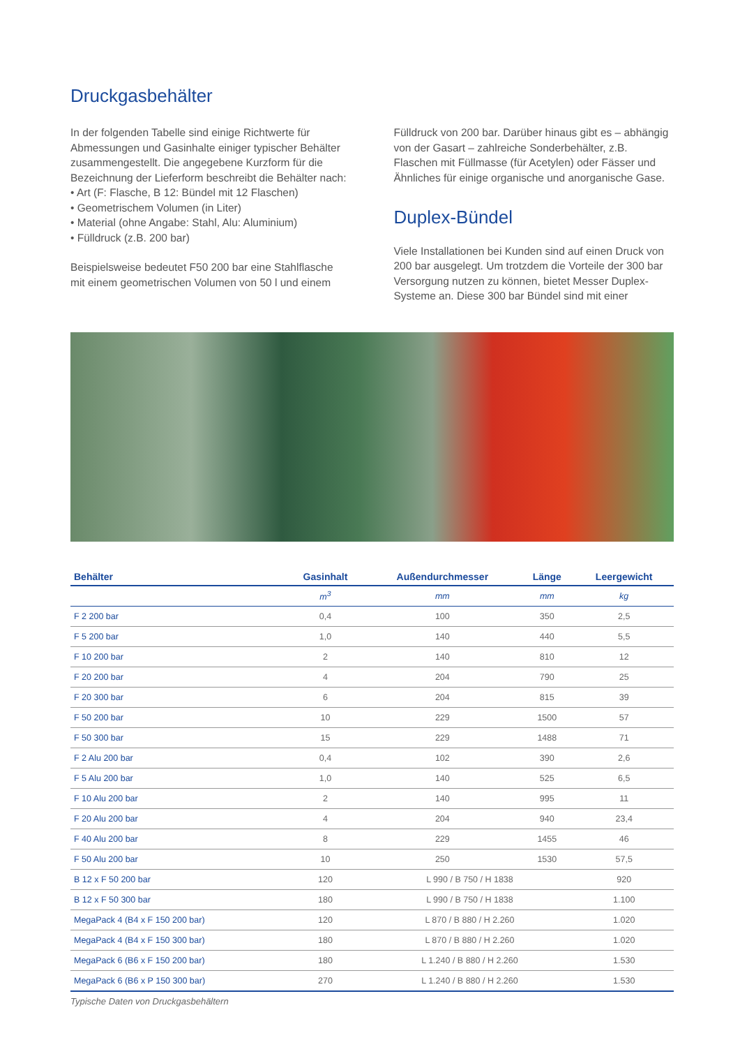Druckgasbehälter
In der folgenden Tabelle sind einige Richtwerte für Abmessungen und Gasinhalte einiger typischer Behälter zusammengestellt. Die angegebene Kurzform für die Bezeichnung der Lieferform beschreibt die Behälter nach:
• Art (F: Flasche, B 12: Bündel mit 12 Flaschen)
• Geometrischem Volumen (in Liter)
• Material (ohne Angabe: Stahl, Alu: Aluminium)
• Fülldruck (z.B. 200 bar)
Beispielsweise bedeutet F50 200 bar eine Stahlflasche mit einem geometrischen Volumen von 50 l und einem
Fülldruck von 200 bar. Darüber hinaus gibt es – abhängig von der Gasart – zahlreiche Sonderbehälter, z.B. Flaschen mit Füllmasse (für Acetylen) oder Fässer und Ähnliches für einige organische und anorganische Gase.
Duplex-Bündel
Viele Installationen bei Kunden sind auf einen Druck von 200 bar ausgelegt. Um trotzdem die Vorteile der 300 bar Versorgung nutzen zu können, bietet Messer Duplex-Systeme an. Diese 300 bar Bündel sind mit einer
| Behälter | Gasinhalt | Außendurchmesser | Länge | Leergewicht |
| --- | --- | --- | --- | --- |
| | m<sup>3</sup> | mm | mm | kg |
| F 2 200 bar | 0,4 | 100 | 350 | 2,5 |
| F 5 200 bar | 1,0 | 140 | 440 | 5,5 |
| F 10 200 bar | 2 | 140 | 810 | 12 |
| F 20 200 bar | 4 | 204 | 790 | 25 |
| F 20 300 bar | 6 | 204 | 815 | 39 |
| F 50 200 bar | 10 | 229 | 1500 | 57 |
| F 50 300 bar | 15 | 229 | 1488 | 71 |
| F 2 Alu 200 bar | 0,4 | 102 | 390 | 2,6 |
| F 5 Alu 200 bar | 1,0 | 140 | 525 | 6,5 |
| F 10 Alu 200 bar | 2 | 140 | 995 | 11 |
| F 20 Alu 200 bar | 4 | 204 | 940 | 23,4 |
| F 40 Alu 200 bar | 8 | 229 | 1455 | 46 |
| F 50 Alu 200 bar | 10 | 250 | 1530 | 57,5 |
| B 12 x F 50 200 bar | 120 | L 990 / B 750 / H 1838 | | 920 |
| B 12 x F 50 300 bar | 180 | L 990 / B 750 / H 1838 | | 1.100 |
| MegaPack 4 (B4 x F 150 200 bar) | 120 | L 870 / B 880 / H 2.260 | | 1.020 |
| MegaPack 4 (B4 x F 150 300 bar) | 180 | L 870 / B 880 / H 2.260 | | 1.020 |
| MegaPack 6 (B6 x F 150 200 bar) | 180 | L 1.240 / B 880 / H 2.260 | | 1.530 |
| MegaPack 6 (B6 x P 150 300 bar) | 270 | L 1.240 / B 880 / H 2.260 | | 1.530 |
Typische Daten von Druckgasbehältern